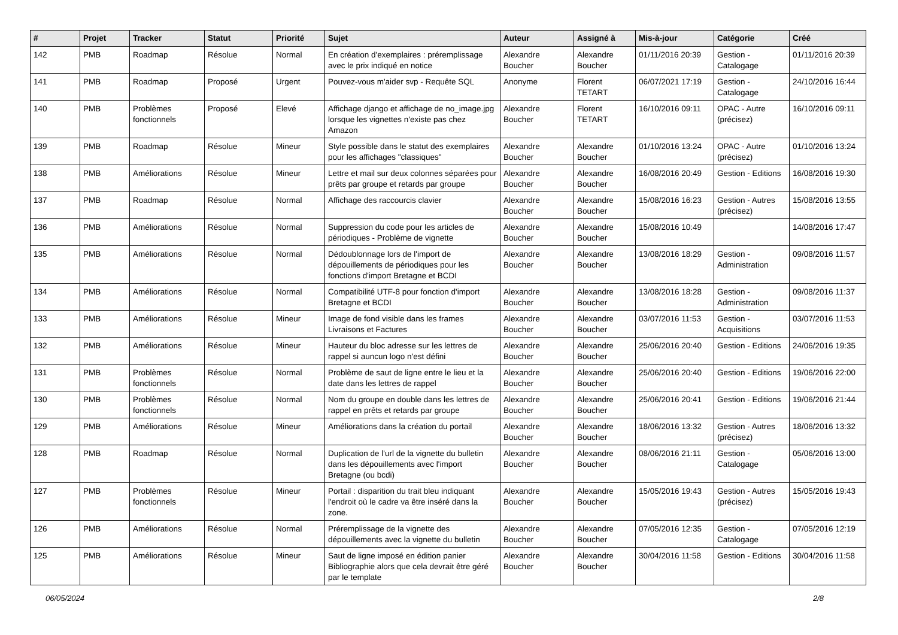| # | Projet | Tracker | Statut | Priorité | Sujet | Auteur | Assigné à | Mis-à-jour | Catégorie | Créé |
| --- | --- | --- | --- | --- | --- | --- | --- | --- | --- | --- |
| 142 | PMB | Roadmap | Résolue | Normal | En création d'exemplaires : préremplissage avec le prix indiqué en notice | Alexandre Boucher | Alexandre Boucher | 01/11/2016 20:39 | Gestion - Catalogage | 01/11/2016 20:39 |
| 141 | PMB | Roadmap | Proposé | Urgent | Pouvez-vous m'aider svp - Requête SQL | Anonyme | Florent TETART | 06/07/2021 17:19 | Gestion - Catalogage | 24/10/2016 16:44 |
| 140 | PMB | Problèmes fonctionnels | Proposé | Elevé | Affichage django et affichage de no_image.jpg lorsque les vignettes n'existe pas chez Amazon | Alexandre Boucher | Florent TETART | 16/10/2016 09:11 | OPAC - Autre (précisez) | 16/10/2016 09:11 |
| 139 | PMB | Roadmap | Résolue | Mineur | Style possible dans le statut des exemplaires pour les affichages "classiques" | Alexandre Boucher | Alexandre Boucher | 01/10/2016 13:24 | OPAC - Autre (précisez) | 01/10/2016 13:24 |
| 138 | PMB | Améliorations | Résolue | Mineur | Lettre et mail sur deux colonnes séparées pour prêts par groupe et retards par groupe | Alexandre Boucher | Alexandre Boucher | 16/08/2016 20:49 | Gestion - Editions | 16/08/2016 19:30 |
| 137 | PMB | Roadmap | Résolue | Normal | Affichage des raccourcis clavier | Alexandre Boucher | Alexandre Boucher | 15/08/2016 16:23 | Gestion - Autres (précisez) | 15/08/2016 13:55 |
| 136 | PMB | Améliorations | Résolue | Normal | Suppression du code pour les articles de périodiques - Problème de vignette | Alexandre Boucher | Alexandre Boucher | 15/08/2016 10:49 | | 14/08/2016 17:47 |
| 135 | PMB | Améliorations | Résolue | Normal | Dédoublonnage lors de l'import de dépouillements de périodiques pour les fonctions d'import Bretagne et BCDI | Alexandre Boucher | Alexandre Boucher | 13/08/2016 18:29 | Gestion - Administration | 09/08/2016 11:57 |
| 134 | PMB | Améliorations | Résolue | Normal | Compatibilité UTF-8 pour fonction d'import Bretagne et BCDI | Alexandre Boucher | Alexandre Boucher | 13/08/2016 18:28 | Gestion - Administration | 09/08/2016 11:37 |
| 133 | PMB | Améliorations | Résolue | Mineur | Image de fond visible dans les frames Livraisons et Factures | Alexandre Boucher | Alexandre Boucher | 03/07/2016 11:53 | Gestion - Acquisitions | 03/07/2016 11:53 |
| 132 | PMB | Améliorations | Résolue | Mineur | Hauteur du bloc adresse sur les lettres de rappel si auncun logo n'est défini | Alexandre Boucher | Alexandre Boucher | 25/06/2016 20:40 | Gestion - Editions | 24/06/2016 19:35 |
| 131 | PMB | Problèmes fonctionnels | Résolue | Normal | Problème de saut de ligne entre le lieu et la date dans les lettres de rappel | Alexandre Boucher | Alexandre Boucher | 25/06/2016 20:40 | Gestion - Editions | 19/06/2016 22:00 |
| 130 | PMB | Problèmes fonctionnels | Résolue | Normal | Nom du groupe en double dans les lettres de rappel en prêts et retards par groupe | Alexandre Boucher | Alexandre Boucher | 25/06/2016 20:41 | Gestion - Editions | 19/06/2016 21:44 |
| 129 | PMB | Améliorations | Résolue | Mineur | Améliorations dans la création du portail | Alexandre Boucher | Alexandre Boucher | 18/06/2016 13:32 | Gestion - Autres (précisez) | 18/06/2016 13:32 |
| 128 | PMB | Roadmap | Résolue | Normal | Duplication de l'url de la vignette du bulletin dans les dépouillements avec l'import Bretagne (ou bcdi) | Alexandre Boucher | Alexandre Boucher | 08/06/2016 21:11 | Gestion - Catalogage | 05/06/2016 13:00 |
| 127 | PMB | Problèmes fonctionnels | Résolue | Mineur | Portail : disparition du trait bleu indiquant l'endroit où le cadre va être inséré dans la zone. | Alexandre Boucher | Alexandre Boucher | 15/05/2016 19:43 | Gestion - Autres (précisez) | 15/05/2016 19:43 |
| 126 | PMB | Améliorations | Résolue | Normal | Préremplissage de la vignette des dépouillements avec la vignette du bulletin | Alexandre Boucher | Alexandre Boucher | 07/05/2016 12:35 | Gestion - Catalogage | 07/05/2016 12:19 |
| 125 | PMB | Améliorations | Résolue | Mineur | Saut de ligne imposé en édition panier Bibliographie alors que cela devrait être géré par le template | Alexandre Boucher | Alexandre Boucher | 30/04/2016 11:58 | Gestion - Editions | 30/04/2016 11:58 |
06/05/2024 2/8